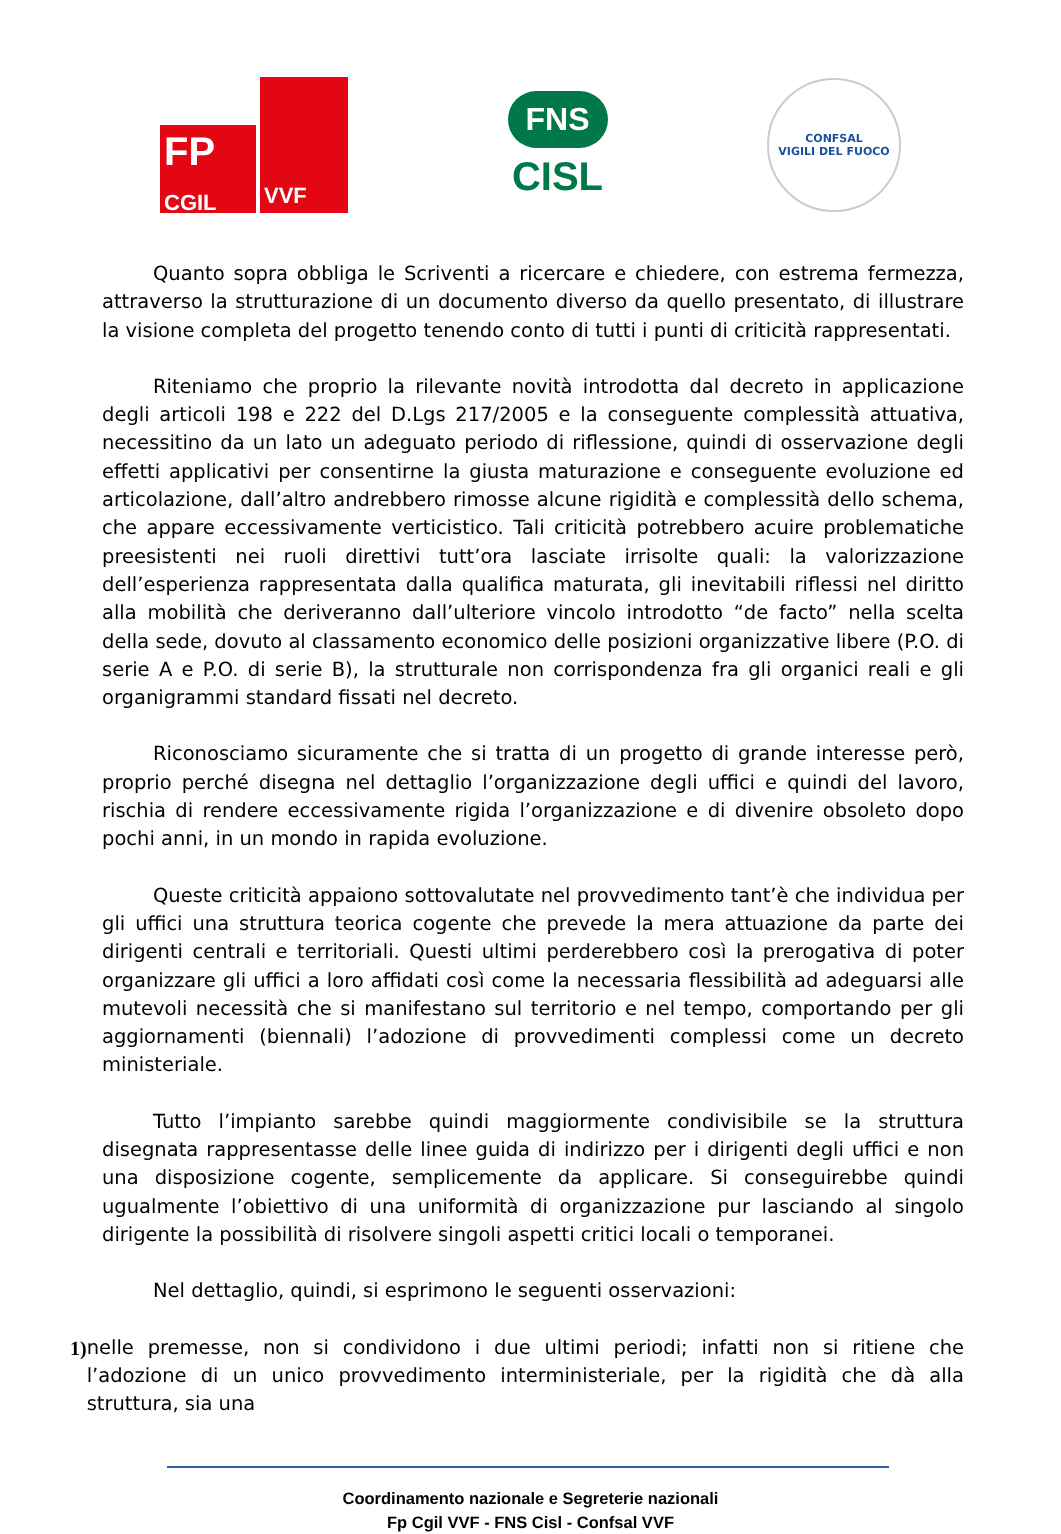FP
CGIL
VVF
FNS
CISL
CONFSAL
VIGILI DEL FUOCO
Quanto sopra obbliga le Scriventi a ricercare e chiedere, con estrema fermezza, attraverso la strutturazione di un documento diverso da quello presentato, di illustrare la visione completa del progetto tenendo conto di tutti i punti di criticità rappresentati.
Riteniamo che proprio la rilevante novità introdotta dal decreto in applicazione degli articoli 198 e 222 del D.Lgs 217/2005 e la conseguente complessità attuativa, necessitino da un lato un adeguato periodo di riflessione, quindi di osservazione degli effetti applicativi per consentirne la giusta maturazione e conseguente evoluzione ed articolazione, dall’altro andrebbero rimosse alcune rigidità e complessità dello schema, che appare eccessivamente verticistico. Tali criticità potrebbero acuire problematiche preesistenti nei ruoli direttivi tutt’ora lasciate irrisolte quali: la valorizzazione dell’esperienza rappresentata dalla qualifica maturata, gli inevitabili riflessi nel diritto alla mobilità che deriveranno dall’ulteriore vincolo introdotto “de facto” nella scelta della sede, dovuto al classamento economico delle posizioni organizzative libere (P.O. di serie A e P.O. di serie B), la strutturale non corrispondenza fra gli organici reali e gli organigrammi standard fissati nel decreto.
Riconosciamo sicuramente che si tratta di un progetto di grande interesse però, proprio perché disegna nel dettaglio l’organizzazione degli uffici e quindi del lavoro, rischia di rendere eccessivamente rigida l’organizzazione e di divenire obsoleto dopo pochi anni, in un mondo in rapida evoluzione.
Queste criticità appaiono sottovalutate nel provvedimento tant’è che individua per gli uffici una struttura teorica cogente che prevede la mera attuazione da parte dei dirigenti centrali e territoriali. Questi ultimi perderebbero così la prerogativa di poter organizzare gli uffici a loro affidati così come la necessaria flessibilità ad adeguarsi alle mutevoli necessità che si manifestano sul territorio e nel tempo, comportando per gli aggiornamenti (biennali) l’adozione di provvedimenti complessi come un decreto ministeriale.
Tutto l’impianto sarebbe quindi maggiormente condivisibile se la struttura disegnata rappresentasse delle linee guida di indirizzo per i dirigenti degli uffici e non una disposizione cogente, semplicemente da applicare. Si conseguirebbe quindi ugualmente l’obiettivo di una uniformità di organizzazione pur lasciando al singolo dirigente la possibilità di risolvere singoli aspetti critici locali o temporanei.
Nel dettaglio, quindi, si esprimono le seguenti osservazioni:
1) nelle premesse, non si condividono i due ultimi periodi; infatti non si ritiene che l’adozione di un unico provvedimento interministeriale, per la rigidità che dà alla struttura, sia una
Coordinamento nazionale e Segreterie nazionali
Fp Cgil VVF - FNS Cisl - Confsal VVF